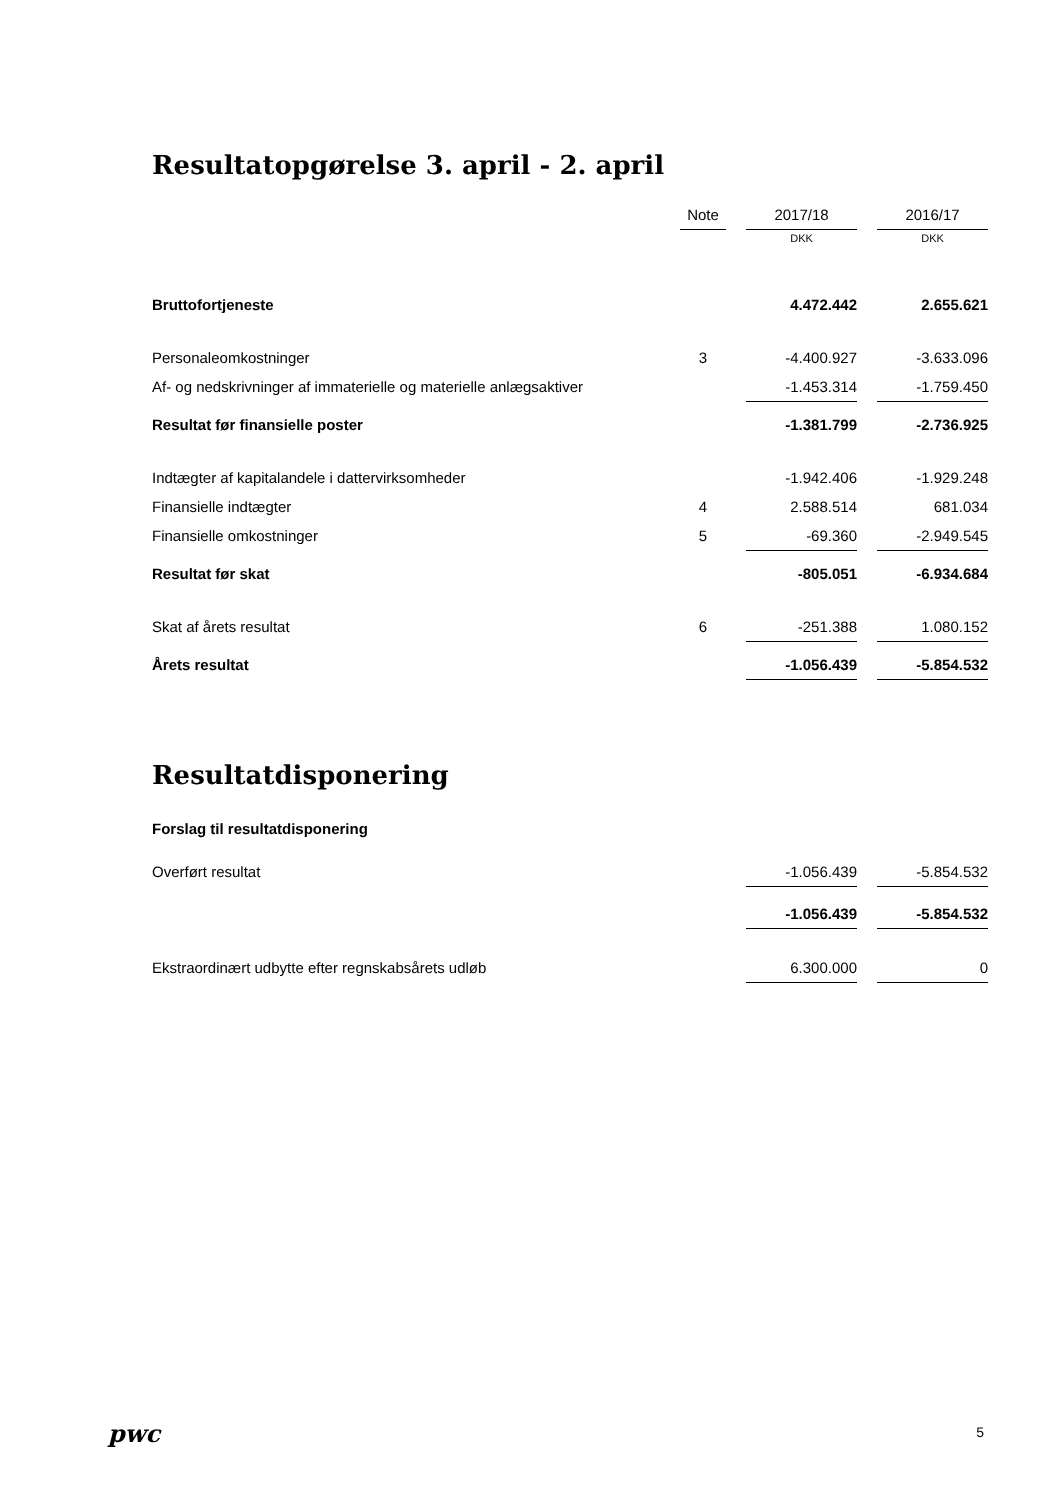Resultatopgørelse 3. april - 2. april
| | Note | | 2017/18 | | 2016/17 |
| | | | DKK | | DKK |
| Bruttofortjeneste | | | 4.472.442 | | 2.655.621 |
| Personaleomkostninger | 3 | | -4.400.927 | | -3.633.096 |
| Af- og nedskrivninger af immaterielle og materielle anlægsaktiver | | | -1.453.314 | | -1.759.450 |
| Resultat før finansielle poster | | | -1.381.799 | | -2.736.925 |
| Indtægter af kapitalandele i dattervirksomheder | | | -1.942.406 | | -1.929.248 |
| Finansielle indtægter | 4 | | 2.588.514 | | 681.034 |
| Finansielle omkostninger | 5 | | -69.360 | | -2.949.545 |
| Resultat før skat | | | -805.051 | | -6.934.684 |
| Skat af årets resultat | 6 | | -251.388 | | 1.080.152 |
| Årets resultat | | | -1.056.439 | | -5.854.532 |
Resultatdisponering
Forslag til resultatdisponering
| Overført resultat | | | -1.056.439 | | -5.854.532 |
| | | | -1.056.439 | | -5.854.532 |
| Ekstraordinært udbytte efter regnskabsårets udløb | | | 6.300.000 | | 0 |
pwc 5